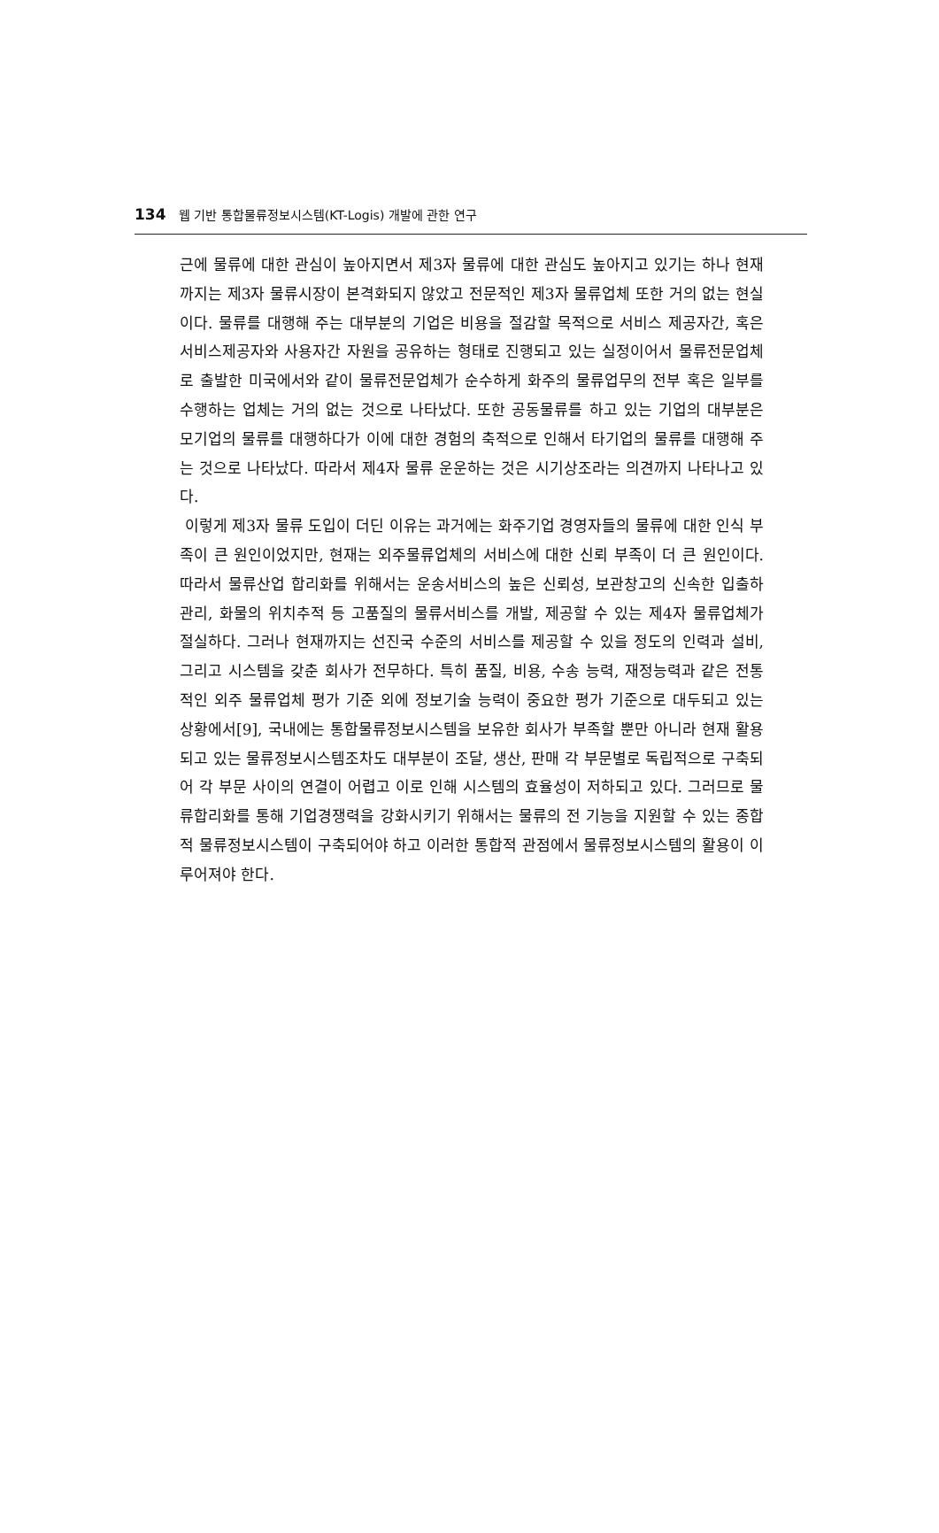134 웹 기반 통합물류정보시스템(KT-Logis) 개발에 관한 연구
근에 물류에 대한 관심이 높아지면서 제3자 물류에 대한 관심도 높아지고 있기는 하나 현재까지는 제3자 물류시장이 본격화되지 않았고 전문적인 제3자 물류업체 또한 거의 없는 현실이다. 물류를 대행해 주는 대부분의 기업은 비용을 절감할 목적으로 서비스 제공자간, 혹은 서비스제공자와 사용자간 자원을 공유하는 형태로 진행되고 있는 실정이어서 물류전문업체로 출발한 미국에서와 같이 물류전문업체가 순수하게 화주의 물류업무의 전부 혹은 일부를 수행하는 업체는 거의 없는 것으로 나타났다. 또한 공동물류를 하고 있는 기업의 대부분은 모기업의 물류를 대행하다가 이에 대한 경험의 축적으로 인해서 타기업의 물류를 대행해 주는 것으로 나타났다. 따라서 제4자 물류 운운하는 것은 시기상조라는 의견까지 나타나고 있다.
이렇게 제3자 물류 도입이 더딘 이유는 과거에는 화주기업 경영자들의 물류에 대한 인식 부족이 큰 원인이었지만, 현재는 외주물류업체의 서비스에 대한 신뢰 부족이 더 큰 원인이다. 따라서 물류산업 합리화를 위해서는 운송서비스의 높은 신뢰성, 보관창고의 신속한 입출하 관리, 화물의 위치추적 등 고품질의 물류서비스를 개발, 제공할 수 있는 제4자 물류업체가 절실하다. 그러나 현재까지는 선진국 수준의 서비스를 제공할 수 있을 정도의 인력과 설비, 그리고 시스템을 갖춘 회사가 전무하다. 특히 품질, 비용, 수송 능력, 재정능력과 같은 전통적인 외주 물류업체 평가 기준 외에 정보기술 능력이 중요한 평가 기준으로 대두되고 있는 상황에서[9], 국내에는 통합물류정보시스템을 보유한 회사가 부족할 뿐만 아니라 현재 활용되고 있는 물류정보시스템조차도 대부분이 조달, 생산, 판매 각 부문별로 독립적으로 구축되어 각 부문 사이의 연결이 어렵고 이로 인해 시스템의 효율성이 저하되고 있다. 그러므로 물류합리화를 통해 기업경쟁력을 강화시키기 위해서는 물류의 전 기능을 지원할 수 있는 종합적 물류정보시스템이 구축되어야 하고 이러한 통합적 관점에서 물류정보시스템의 활용이 이루어져야 한다.